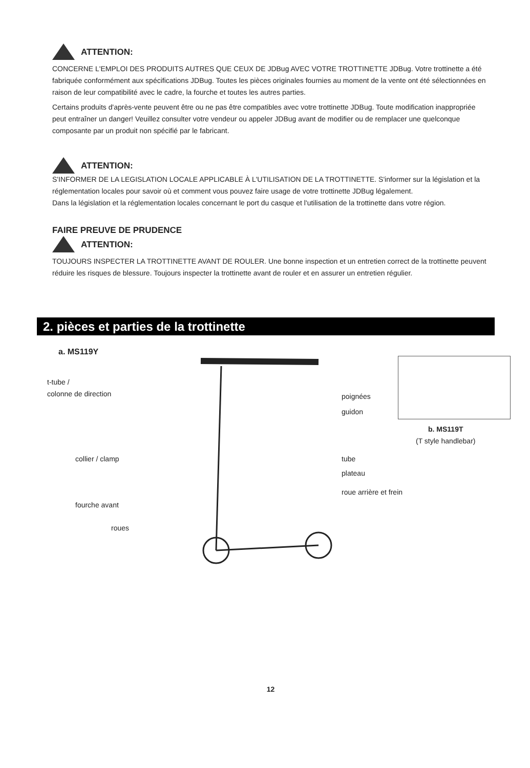ATTENTION:
CONCERNE L'EMPLOI DES PRODUITS AUTRES QUE CEUX DE JDBug AVEC VOTRE TROTTINETTE JDBug. Votre trottinette a été fabriquée conformément aux spécifications JDBug. Toutes les pièces originales fournies au moment de la vente ont été sélectionnées en raison de leur compatibilité avec le cadre, la fourche et toutes les autres parties.
Certains produits d'après-vente peuvent être ou ne pas être compatibles avec votre trottinette JDBug. Toute modification inappropriée peut entraîner un danger! Veuillez consulter votre vendeur ou appeler JDBug avant de modifier ou de remplacer une quelconque composante par un produit non spécifié par le fabricant.
ATTENTION:
S'INFORMER DE LA LEGISLATION LOCALE APPLICABLE À L'UTILISATION DE LA TROTTINETTE. S'informer sur la législation et la réglementation locales pour savoir où et comment vous pouvez faire usage de votre trottinette JDBug légalement.
Dans la législation et la réglementation locales concernant le port du casque et l'utilisation de la trottinette dans votre région.
FAIRE PREUVE DE PRUDENCE
ATTENTION:
TOUJOURS INSPECTER LA TROTTINETTE AVANT DE ROULER. Une bonne inspection et un entretien correct de la trottinette peuvent réduire les risques de blessure. Toujours inspecter la trottinette avant de rouler et en assurer un entretien régulier.
2. pièces et parties de la trottinette
a. MS119Y
t-tube /
colonne de direction
poignées
guidon
collier / clamp tube
plateau
roue arrière et frein
fourche avant
roues
b. MS119T
(T style handlebar)
12